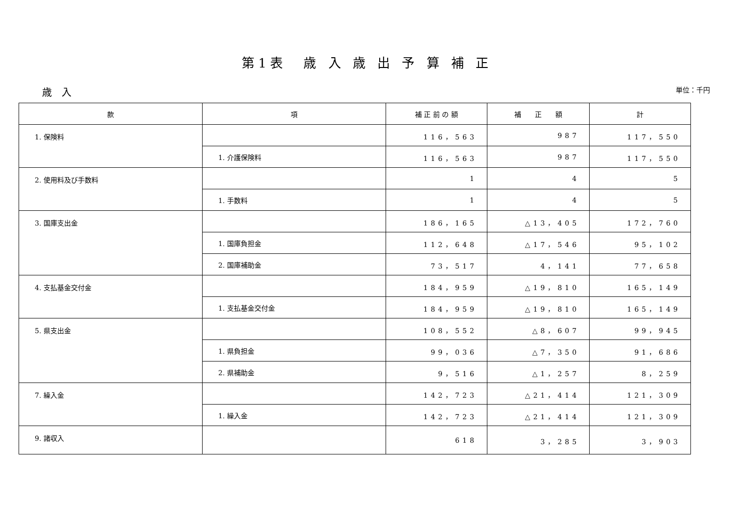第1表　歳 入 歳 出 予 算 補 正
歳　入 単位：千円
| 款 | 項 | 補 正 前 の 額 | 補 正 額 | 計 |
| --- | --- | --- | --- | --- |
| 1. 保険料 | | 116，563 | 987 | 117，550 |
| | 1. 介護保険料 | 116，563 | 987 | 117，550 |
| 2. 使用料及び手数料 | | 1 | 4 | 5 |
| | 1. 手数料 | 1 | 4 | 5 |
| 3. 国庫支出金 | | 186，165 | △13，405 | 172，760 |
| | 1. 国庫負担金 | 112，648 | △17，546 | 95，102 |
| | 2. 国庫補助金 | 73，517 | 4，141 | 77，658 |
| 4. 支払基金交付金 | | 184，959 | △19，810 | 165，149 |
| | 1. 支払基金交付金 | 184，959 | △19，810 | 165，149 |
| 5. 県支出金 | | 108，552 | △8，607 | 99，945 |
| | 1. 県負担金 | 99，036 | △7，350 | 91，686 |
| | 2. 県補助金 | 9，516 | △1，257 | 8，259 |
| 7. 繰入金 | | 142，723 | △21，414 | 121，309 |
| | 1. 繰入金 | 142，723 | △21，414 | 121，309 |
| 9. 諸収入 | | 618 | 3，285 | 3，903 |